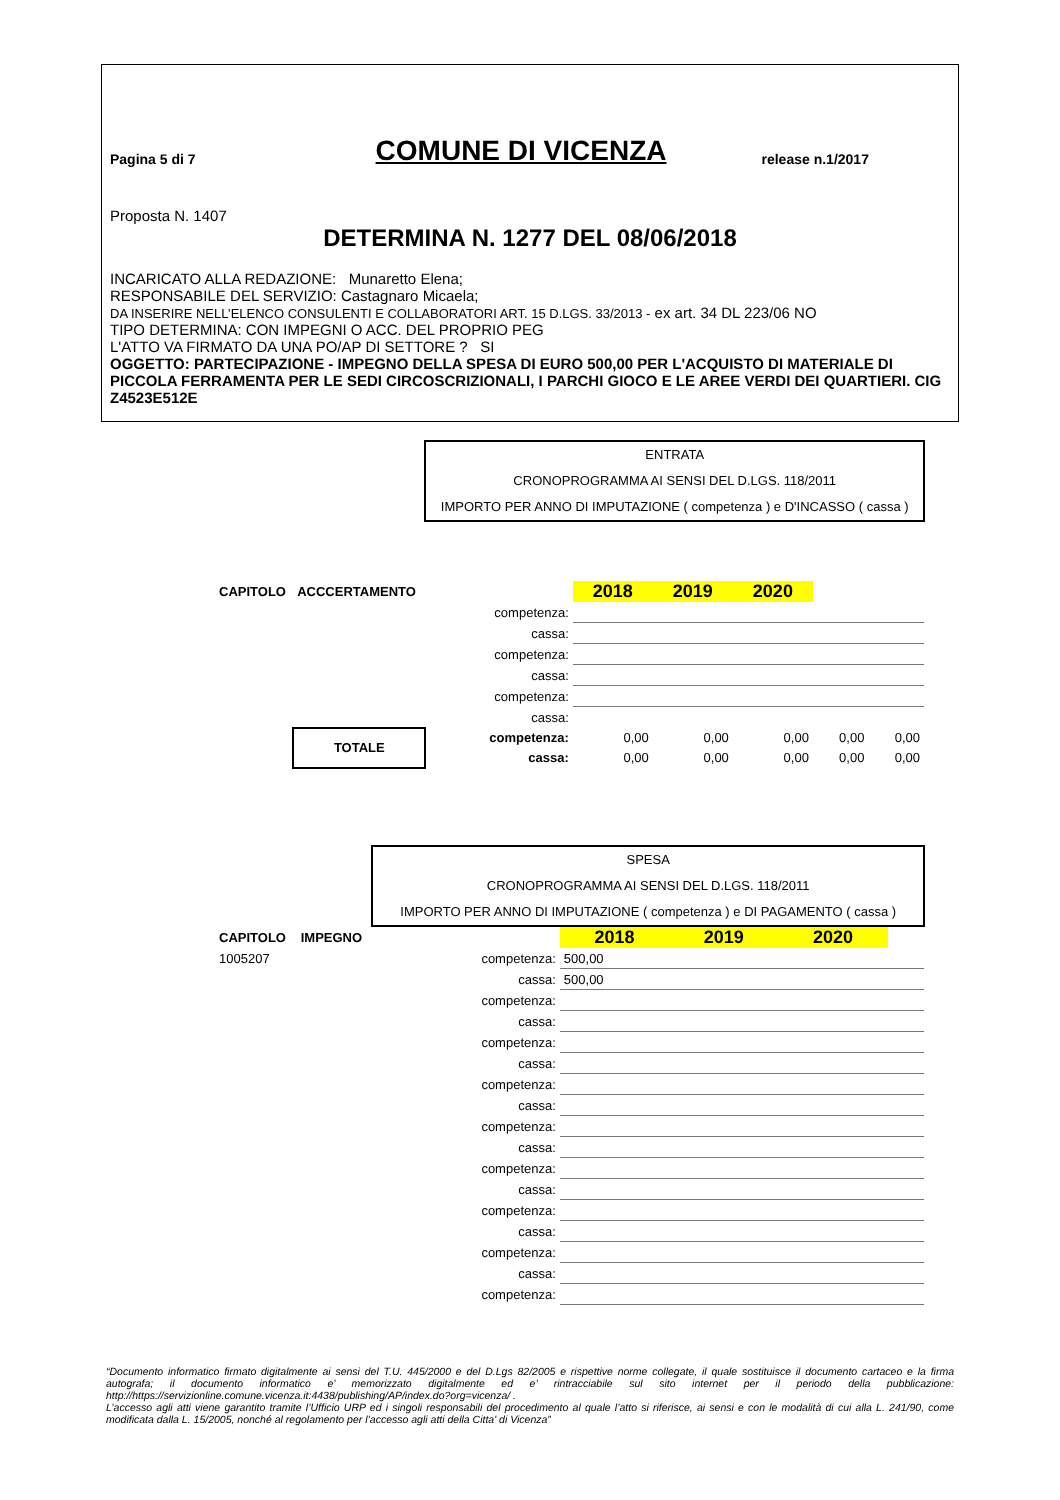Pagina 5 di 7 COMUNE DI VICENZA release n.1/2017
Proposta N. 1407
DETERMINA N. 1277 DEL 08/06/2018
INCARICATO ALLA REDAZIONE: Munaretto Elena;
RESPONSABILE DEL SERVIZIO: Castagnaro Micaela;
DA INSERIRE NELL’ELENCO CONSULENTI E COLLABORATORI ART. 15 D.LGS. 33/2013 - ex art. 34 DL 223/06 NO
TIPO DETERMINA: CON IMPEGNI O ACC. DEL PROPRIO PEG
L'ATTO VA FIRMATO DA UNA PO/AP DI SETTORE ? SI
OGGETTO: PARTECIPAZIONE - IMPEGNO DELLA SPESA DI EURO 500,00 PER L'ACQUISTO DI MATERIALE DI PICCOLA FERRAMENTA PER LE SEDI CIRCOSCRIZIONALI, I PARCHI GIOCO E LE AREE VERDI DEI QUARTIERI. CIG Z4523E512E
| | | ENTRATA CRONOPROGRAMMA AI SENSI DEL D.LGS. 118/2011 IMPORTO PER ANNO DI IMPUTAZIONE ( competenza ) e D'INCASSO ( cassa ) | | | | | |
| CAPITOLO | ACCCERTAMENTO | | 2018 | 2019 | 2020 | | |
| | | competenza: | | | | | |
| | | cassa: | | | | | |
| | | competenza: | | | | | |
| | | cassa: | | | | | |
| | | competenza: | | | | | |
| | | cassa: | | | | | |
| | TOTALE | competenza: | 0,00 | 0,00 | 0,00 | 0,00 | 0,00 |
| | | cassa: | 0,00 | 0,00 | 0,00 | 0,00 | 0,00 |
| | | SPESA CRONOPROGRAMMA AI SENSI DEL D.LGS. 118/2011 IMPORTO PER ANNO DI IMPUTAZIONE ( competenza ) e DI PAGAMENTO ( cassa ) | | | | | |
| CAPITOLO | IMPEGNO | | 2018 | 2019 | 2020 | | |
| 1005207 | | competenza: | 500,00 | | | | |
| | | cassa: | 500,00 | | | | |
| | | competenza: | | | | | |
| | | cassa: | | | | | |
| | | competenza: | | | | | |
| | | cassa: | | | | | |
| | | competenza: | | | | | |
| | | cassa: | | | | | |
| | | competenza: | | | | | |
| | | cassa: | | | | | |
| | | competenza: | | | | | |
| | | cassa: | | | | | |
| | | competenza: | | | | | |
| | | cassa: | | | | | |
| | | competenza: | | | | | |
| | | cassa: | | | | | |
| | | competenza: | | | | | |
“Documento informatico firmato digitalmente ai sensi del T.U. 445/2000 e del D.Lgs 82/2005 e rispettive norme collegate, il quale sostituisce il documento cartaceo e la firma autografa; il documento informatico e’ memorizzato digitalmente ed e’ rintracciabile sul sito internet per il periodo della pubblicazione: http://https://servizionline.comune.vicenza.it:4438/publishing/AP/index.do?org=vicenza/ .
L’accesso agli atti viene garantito tramite l’Ufficio URP ed i singoli responsabili del procedimento al quale l’atto si riferisce, ai sensi e con le modalità di cui alla L. 241/90, come modificata dalla L. 15/2005, nonché al regolamento per l’accesso agli atti della Citta' di Vicenza”